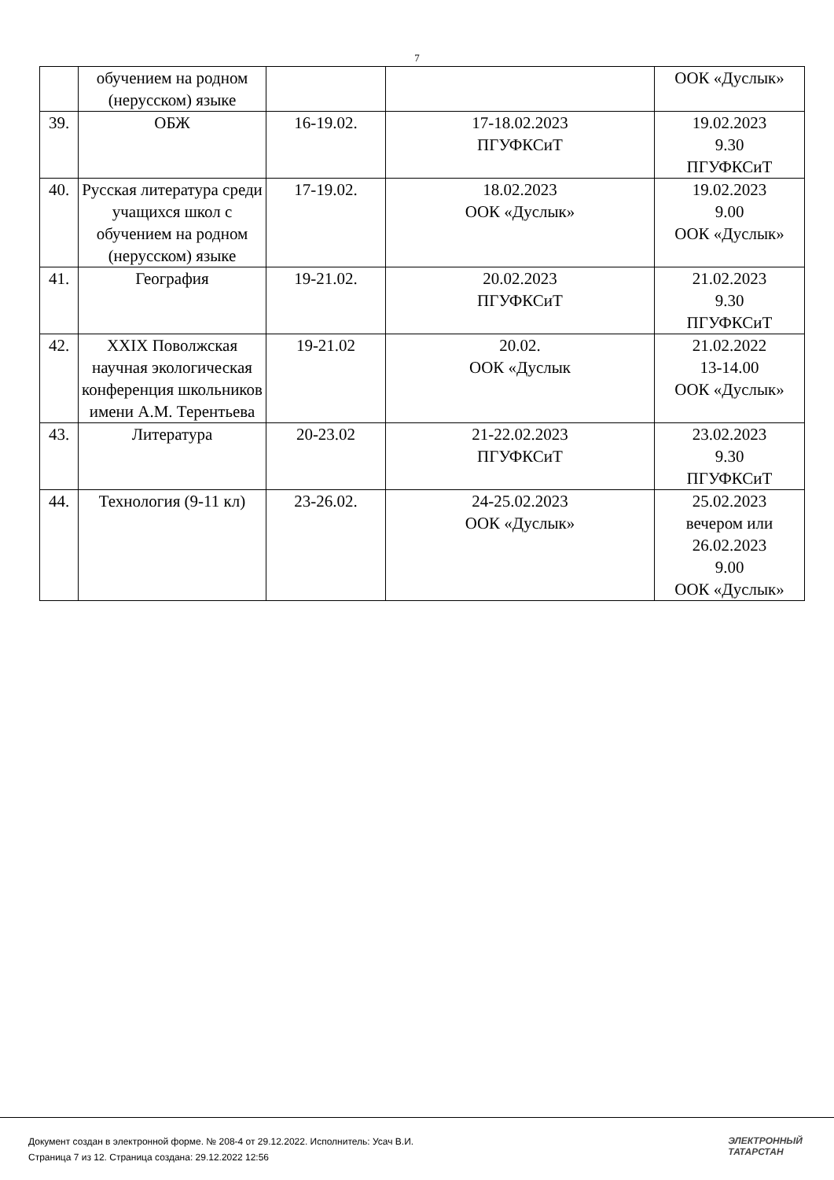7
| | обучением на родном (нерусском) языке | | | ООК «Дуслык» |
| 39. | ОБЖ | 16-19.02. | 17-18.02.2023 ПГУФКСиТ | 19.02.2023 9.30 ПГУФКСиТ |
| 40. | Русская литература среди учащихся школ с обучением на родном (нерусском) языке | 17-19.02. | 18.02.2023 ООК «Дуслык» | 19.02.2023 9.00 ООК «Дуслык» |
| 41. | География | 19-21.02. | 20.02.2023 ПГУФКСиТ | 21.02.2023 9.30 ПГУФКСиТ |
| 42. | XXIX Поволжская научная экологическая конференция школьников имени А.М. Терентьева | 19-21.02 | 20.02. ООК «Дуслык | 21.02.2022 13-14.00 ООК «Дуслык» |
| 43. | Литература | 20-23.02 | 21-22.02.2023 ПГУФКСиТ | 23.02.2023 9.30 ПГУФКСиТ |
| 44. | Технология (9-11 кл) | 23-26.02. | 24-25.02.2023 ООК «Дуслык» | 25.02.2023 вечером или 26.02.2023 9.00 ООК «Дуслык» |
Документ создан в электронной форме. № 208-4 от 29.12.2022. Исполнитель: Усач В.И.
Страница 7 из 12. Страница создана: 29.12.2022 12:56
ЭЛЕКТРОННЫЙ
ТАТАРСТАН